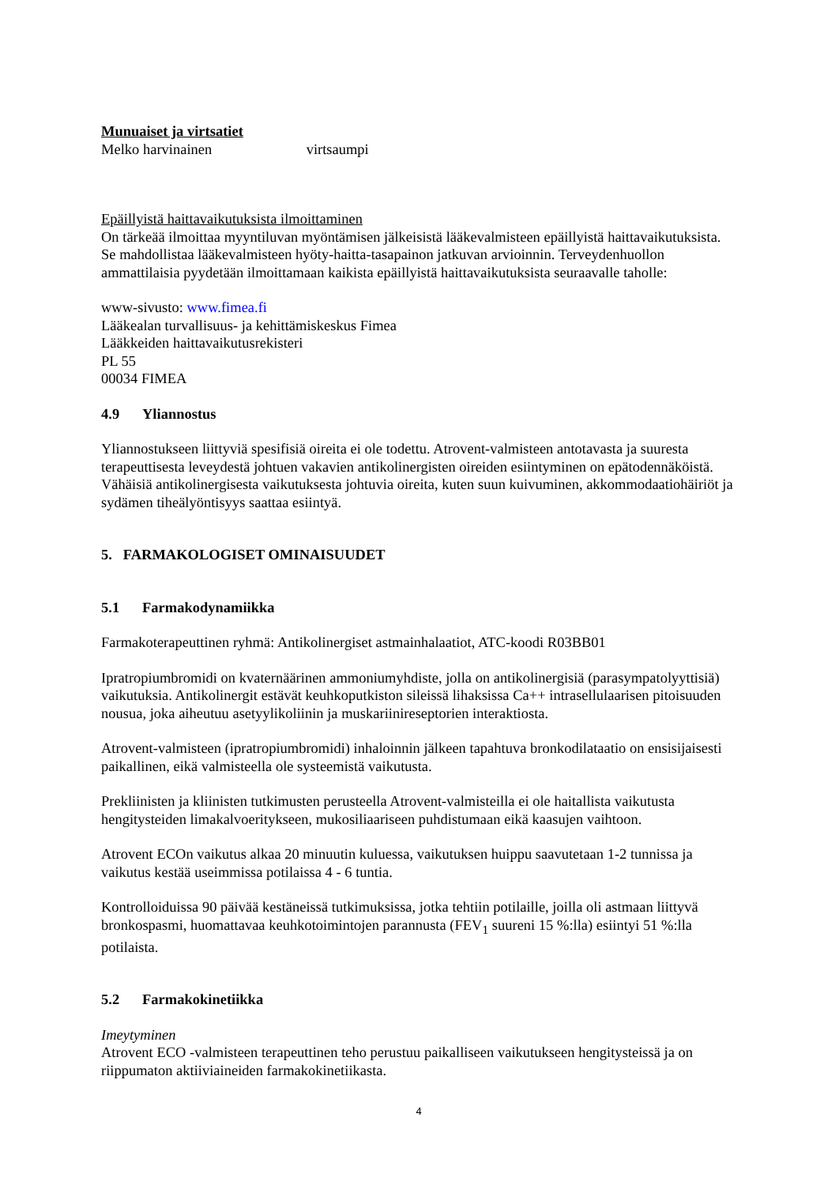Munuaiset ja virtsatiet
Melko harvinainen virtsaumpi
Epäillyistä haittavaikutuksista ilmoittaminen
On tärkeää ilmoittaa myyntiluvan myöntämisen jälkeisistä lääkevalmisteen epäillyistä haittavaikutuksista. Se mahdollistaa lääkevalmisteen hyöty-haitta-tasapainon jatkuvan arvioinnin. Terveydenhuollon ammattilaisia pyydetään ilmoittamaan kaikista epäillyistä haittavaikutuksista seuraavalle taholle:
www-sivusto: www.fimea.fi
Lääkealan turvallisuus- ja kehittämiskeskus Fimea
Lääkkeiden haittavaikutusrekisteri
PL 55
00034 FIMEA
4.9 Yliannostus
Yliannostukseen liittyviä spesifisiä oireita ei ole todettu. Atrovent-valmisteen antotavasta ja suuresta terapeuttisesta leveydestä johtuen vakavien antikolinergisten oireiden esiintyminen on epätodennäköistä. Vähäisiä antikolinergisesta vaikutuksesta johtuvia oireita, kuten suun kuivuminen, akkommodaatiohäiriöt ja sydämen tiheälyöntisyys saattaa esiintyä.
5. FARMAKOLOGISET OMINAISUUDET
5.1 Farmakodynamiikka
Farmakoterapeuttinen ryhmä: Antikolinergiset astmainhalaatiot, ATC-koodi R03BB01
Ipratropiumbromidi on kvaternäärinen ammoniumyhdiste, jolla on antikolinergisiä (parasympatolyyttisiä) vaikutuksia. Antikolinergit estävät keuhkoputkiston sileissä lihaksissa Ca++ intrasellulaarisen pitoisuuden nousua, joka aiheutuu asetyylikoliinin ja muskariinireseptorien interaktiosta.
Atrovent-valmisteen (ipratropiumbromidi) inhaloinnin jälkeen tapahtuva bronkodilataatio on ensisijaisesti paikallinen, eikä valmisteella ole systeemistä vaikutusta.
Prekliinisten ja kliinisten tutkimusten perusteella Atrovent-valmisteilla ei ole haitallista vaikutusta hengitysteiden limakalvoeritykseen, mukosiliaariseen puhdistumaan eikä kaasujen vaihtoon.
Atrovent ECOn vaikutus alkaa 20 minuutin kuluessa, vaikutuksen huippu saavutetaan 1-2 tunnissa ja vaikutus kestää useimmissa potilaissa 4 - 6 tuntia.
Kontrolloiduissa 90 päivää kestäneissä tutkimuksissa, jotka tehtiin potilaille, joilla oli astmaan liittyvä bronkospasmi, huomattavaa keuhkotoimintojen parannusta (FEV<sub>1</sub> suureni 15 %:lla) esiintyi 51 %:lla potilaista.
5.2 Farmakokinetiikka
Imeytyminen
Atrovent ECO -valmisteen terapeuttinen teho perustuu paikalliseen vaikutukseen hengitysteissä ja on riippumaton aktiiviaineiden farmakokinetiikasta.
4